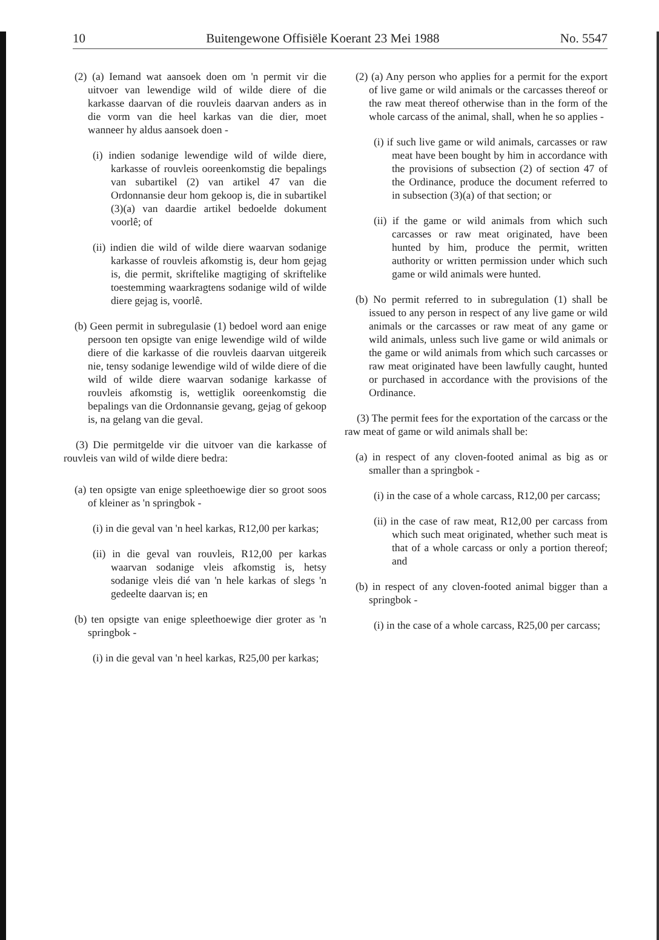10 Buitengewone Offisiële Koerant 23 Mei 1988 No. 5547
(2) (a) Iemand wat aansoek doen om 'n permit vir die uitvoer van lewendige wild of wilde diere of die karkasse daarvan of die rouvleis daarvan anders as in die vorm van die heel karkas van die dier, moet wanneer hy aldus aansoek doen -
(i) indien sodanige lewendige wild of wilde diere, karkasse of rouvleis ooreenkomstig die bepalings van subartikel (2) van artikel 47 van die Ordonnansie deur hom gekoop is, die in subartikel (3)(a) van daardie artikel bedoelde dokument voorlê; of
(ii) indien die wild of wilde diere waarvan sodanige karkasse of rouvleis afkomstig is, deur hom gejag is, die permit, skriftelike magtiging of skriftelike toestemming waarkragtens sodanige wild of wilde diere gejag is, voorlê.
(b) Geen permit in subregulasie (1) bedoel word aan enige persoon ten opsigte van enige lewendige wild of wilde diere of die karkasse of die rouvleis daarvan uitgereik nie, tensy sodanige lewendige wild of wilde diere of die wild of wilde diere waarvan sodanige karkasse of rouvleis afkomstig is, wettiglik ooreenkomstig die bepalings van die Ordonnansie gevang, gejag of gekoop is, na gelang van die geval.
(3) Die permitgelde vir die uitvoer van die karkasse of rouvleis van wild of wilde diere bedra:
(a) ten opsigte van enige spleethoewige dier so groot soos of kleiner as 'n springbok -
(i) in die geval van 'n heel karkas, R12,00 per karkas;
(ii) in die geval van rouvleis, R12,00 per karkas waarvan sodanige vleis afkomstig is, hetsy sodanige vleis dié van 'n hele karkas of slegs 'n gedeelte daarvan is; en
(b) ten opsigte van enige spleethoewige dier groter as 'n springbok -
(i) in die geval van 'n heel karkas, R25,00 per karkas;
(2) (a) Any person who applies for a permit for the export of live game or wild animals or the carcasses thereof or the raw meat thereof otherwise than in the form of the whole carcass of the animal, shall, when he so applies -
(i) if such live game or wild animals, carcasses or raw meat have been bought by him in accordance with the provisions of subsection (2) of section 47 of the Ordinance, produce the document referred to in subsection (3)(a) of that section; or
(ii) if the game or wild animals from which such carcasses or raw meat originated, have been hunted by him, produce the permit, written authority or written permission under which such game or wild animals were hunted.
(b) No permit referred to in subregulation (1) shall be issued to any person in respect of any live game or wild animals or the carcasses or raw meat of any game or wild animals, unless such live game or wild animals or the game or wild animals from which such carcasses or raw meat originated have been lawfully caught, hunted or purchased in accordance with the provisions of the Ordinance.
(3) The permit fees for the exportation of the carcass or the raw meat of game or wild animals shall be:
(a) in respect of any cloven-footed animal as big as or smaller than a springbok -
(i) in the case of a whole carcass, R12,00 per carcass;
(ii) in the case of raw meat, R12,00 per carcass from which such meat originated, whether such meat is that of a whole carcass or only a portion thereof; and
(b) in respect of any cloven-footed animal bigger than a springbok -
(i) in the case of a whole carcass, R25,00 per carcass;